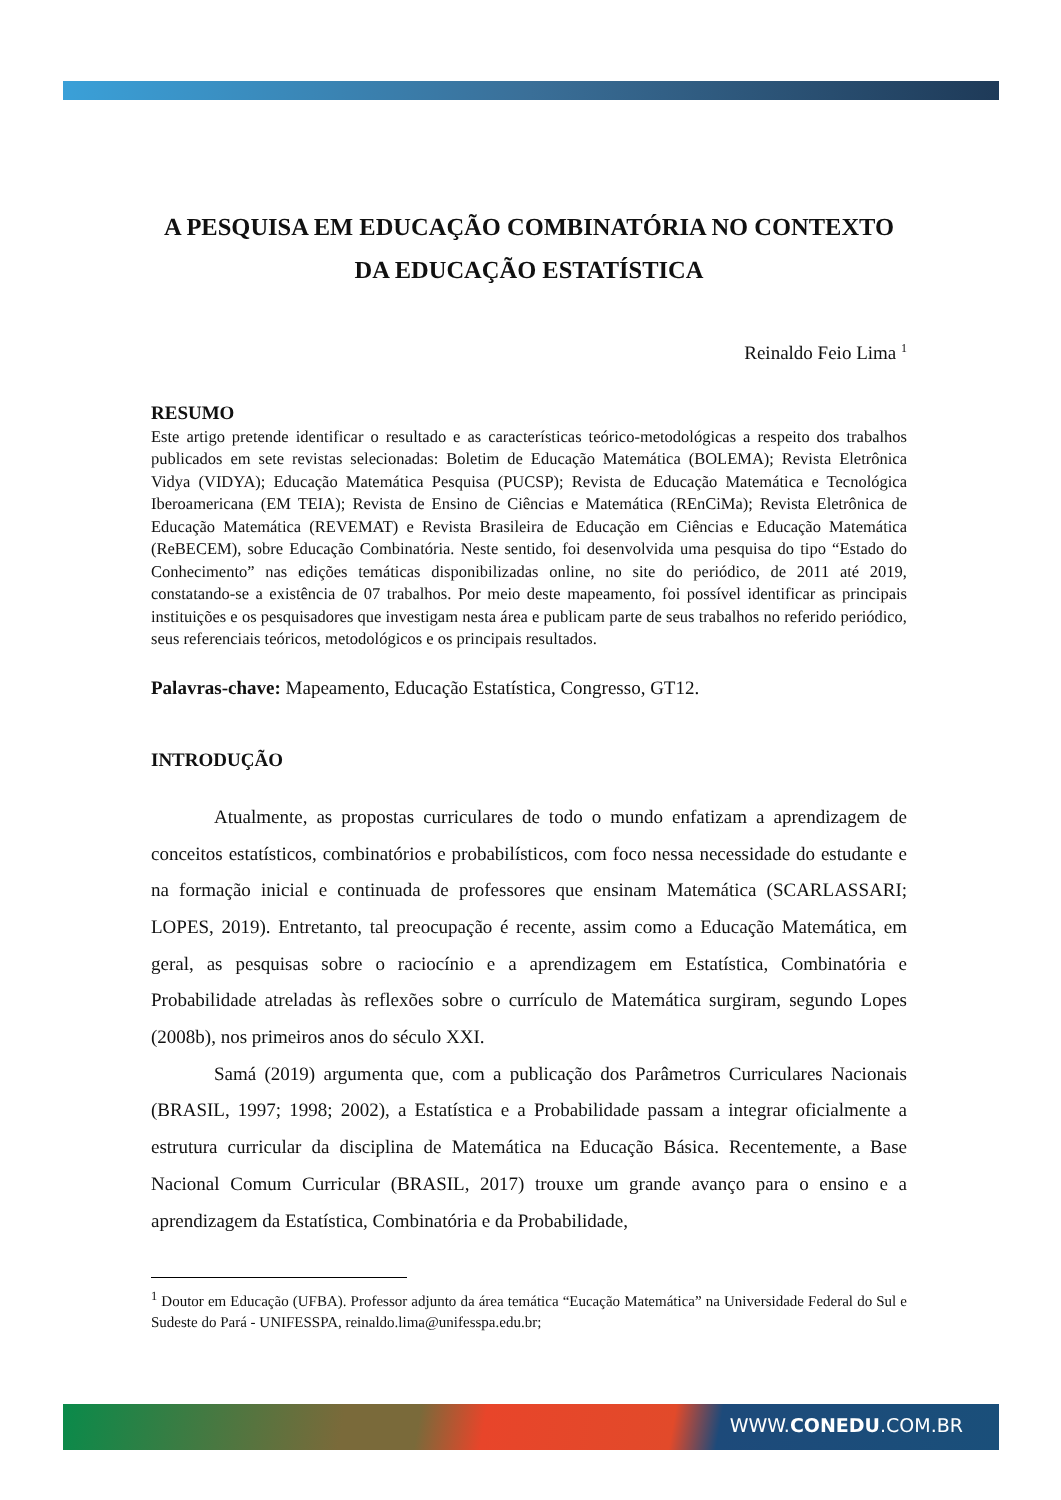A PESQUISA EM EDUCAÇÃO COMBINATÓRIA NO CONTEXTO
DA EDUCAÇÃO ESTATÍSTICA
Reinaldo Feio Lima <sup>1</sup>
RESUMO
Este artigo pretende identificar o resultado e as características teórico-metodológicas a respeito dos trabalhos publicados em sete revistas selecionadas: Boletim de Educação Matemática (BOLEMA); Revista Eletrônica Vidya (VIDYA); Educação Matemática Pesquisa (PUCSP); Revista de Educação Matemática e Tecnológica Iberoamericana (EM TEIA); Revista de Ensino de Ciências e Matemática (REnCiMa); Revista Eletrônica de Educação Matemática (REVEMAT) e Revista Brasileira de Educação em Ciências e Educação Matemática (ReBECEM), sobre Educação Combinatória. Neste sentido, foi desenvolvida uma pesquisa do tipo “Estado do Conhecimento” nas edições temáticas disponibilizadas online, no site do periódico, de 2011 até 2019, constatando-se a existência de 07 trabalhos. Por meio deste mapeamento, foi possível identificar as principais instituições e os pesquisadores que investigam nesta área e publicam parte de seus trabalhos no referido periódico, seus referenciais teóricos, metodológicos e os principais resultados.
Palavras-chave: Mapeamento, Educação Estatística, Congresso, GT12.
INTRODUÇÃO
Atualmente, as propostas curriculares de todo o mundo enfatizam a aprendizagem de conceitos estatísticos, combinatórios e probabilísticos, com foco nessa necessidade do estudante e na formação inicial e continuada de professores que ensinam Matemática (SCARLASSARI; LOPES, 2019). Entretanto, tal preocupação é recente, assim como a Educação Matemática, em geral, as pesquisas sobre o raciocínio e a aprendizagem em Estatística, Combinatória e Probabilidade atreladas às reflexões sobre o currículo de Matemática surgiram, segundo Lopes (2008b), nos primeiros anos do século XXI.
Samá (2019) argumenta que, com a publicação dos Parâmetros Curriculares Nacionais (BRASIL, 1997; 1998; 2002), a Estatística e a Probabilidade passam a integrar oficialmente a estrutura curricular da disciplina de Matemática na Educação Básica. Recentemente, a Base Nacional Comum Curricular (BRASIL, 2017) trouxe um grande avanço para o ensino e a aprendizagem da Estatística, Combinatória e da Probabilidade,
<sup>1</sup> Doutor em Educação (UFBA). Professor adjunto da área temática “Eucação Matemática” na Universidade Federal do Sul e Sudeste do Pará - UNIFESSPA, reinaldo.lima@unifesspa.edu.br;
WWW.CONEDU.COM.BR